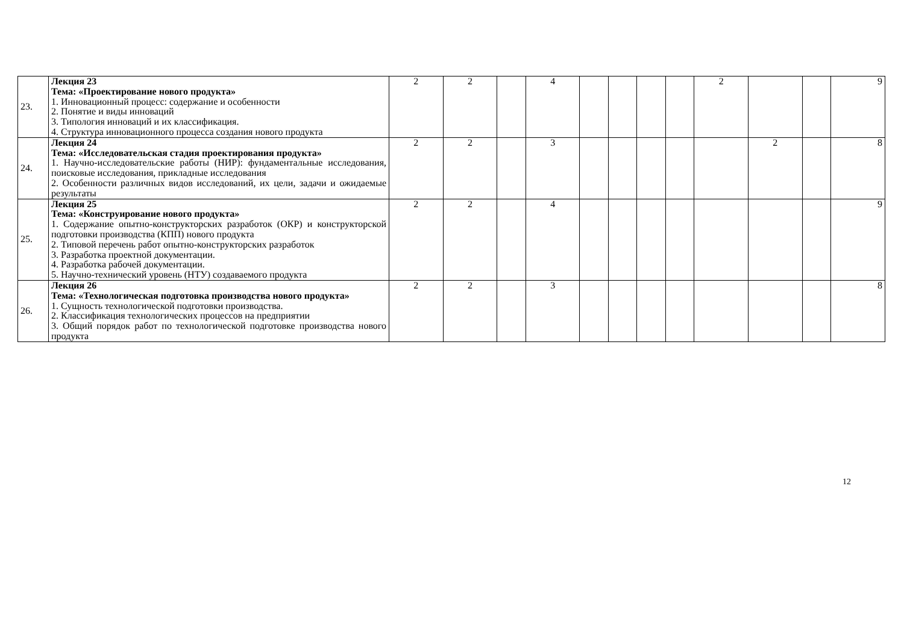| 23. | Лекция 23 Тема: «Проектирование нового продукта» 1. Инновационный процесс: содержание и особенности 2. Понятие и виды инноваций 3. Типология инноваций и их классификация. 4. Структура инновационного процесса создания нового продукта | 2 | 2 | | 4 | | | | | 2 | | | 9 |
| 24. | Лекция 24 Тема: «Исследовательская стадия проектирования продукта» 1. Научно-исследовательские работы (НИР): фундаментальные исследования, поисковые исследования, прикладные исследования 2. Особенности различных видов исследований, их цели, задачи и ожидаемые результаты | 2 | 2 | | 3 | | | | | | 2 | | 8 |
| 25. | Лекция 25 Тема: «Конструирование нового продукта» 1. Содержание опытно-конструкторских разработок (ОКР) и конструкторской подготовки производства (КПП) нового продукта 2. Типовой перечень работ опытно-конструкторских разработок 3. Разработка проектной документации. 4. Разработка рабочей документации. 5. Научно-технический уровень (НТУ) создаваемого продукта | 2 | 2 | | 4 | | | | | | | | 9 |
| 26. | Лекция 26 Тема: «Технологическая подготовка производства нового продукта» 1. Сущность технологической подготовки производства. 2. Классификация технологических процессов на предприятии 3. Общий порядок работ по технологической подготовке производства нового продукта | 2 | 2 | | 3 | | | | | | | | 8 |
12